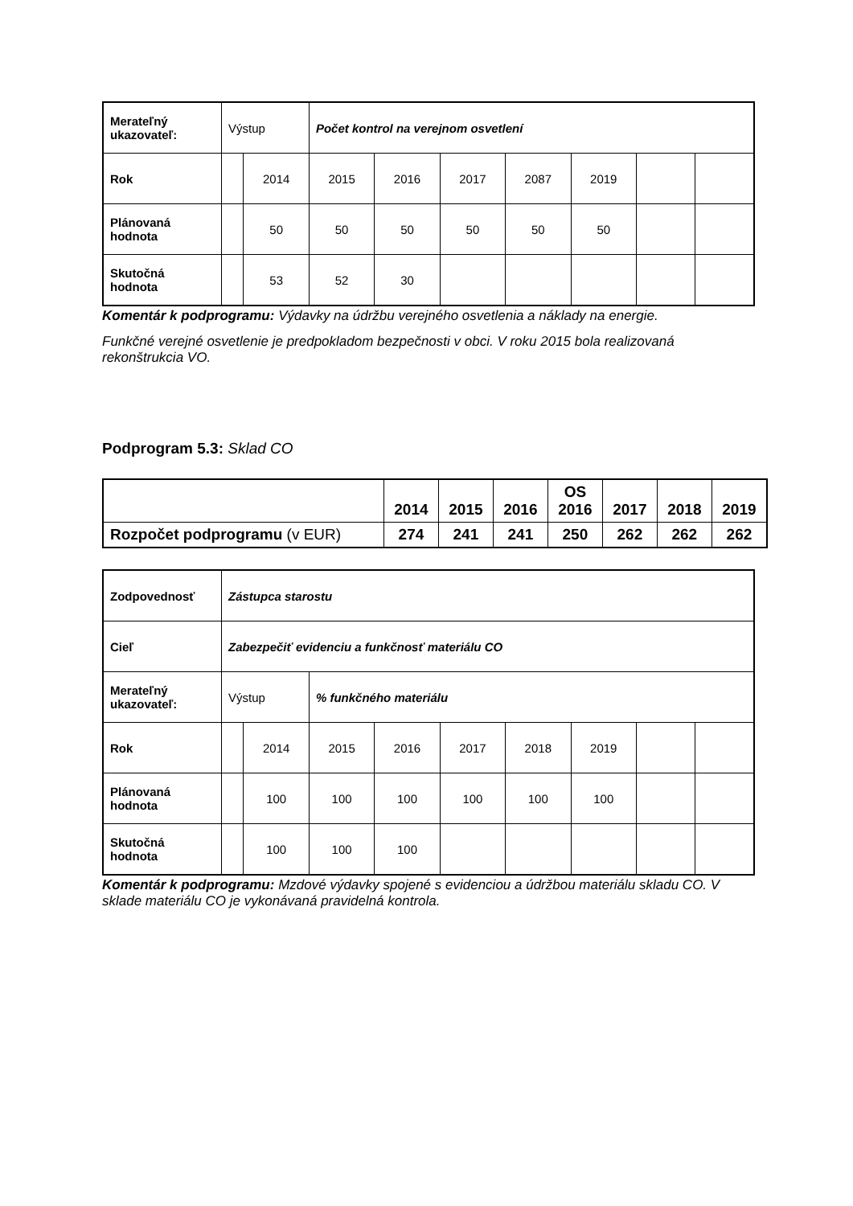| Merateľný ukazovateľ: | Výstup | | Počet kontrol na verejnom osvetlení | | | | | | |
| Rok | | 2014 | 2015 | 2016 | 2017 | 2087 | 2019 | | |
| Plánovaná hodnota | | 50 | 50 | 50 | 50 | 50 | 50 | | |
| Skutočná hodnota | | 53 | 52 | 30 | | | | | |
Komentár k podprogramu: Výdavky na údržbu verejného osvetlenia a náklady na energie.
Funkčné verejné osvetlenie je predpokladom bezpečnosti v obci. V roku 2015 bola realizovaná rekonštrukcia VO.
Podprogram 5.3: Sklad CO
| | 2014 | 2015 | 2016 | OS 2016 | 2017 | 2018 | 2019 |
| Rozpočet podprogramu (v EUR) | 274 | 241 | 241 | 250 | 262 | 262 | 262 |
| Zodpovednosť | Zástupca starostu | | | | | | | | |
| Cieľ | Zabezpečiť evidenciu a funkčnosť materiálu CO | | | | | | | | |
| Merateľný ukazovateľ: | Výstup | | % funkčného materiálu | | | | | | |
| Rok | | 2014 | 2015 | 2016 | 2017 | 2018 | 2019 | | |
| Plánovaná hodnota | | 100 | 100 | 100 | 100 | 100 | 100 | | |
| Skutočná hodnota | | 100 | 100 | 100 | | | | | |
Komentár k podprogramu: Mzdové výdavky spojené s evidenciou a údržbou materiálu skladu CO. V sklade materiálu CO je vykonávaná pravidelná kontrola.